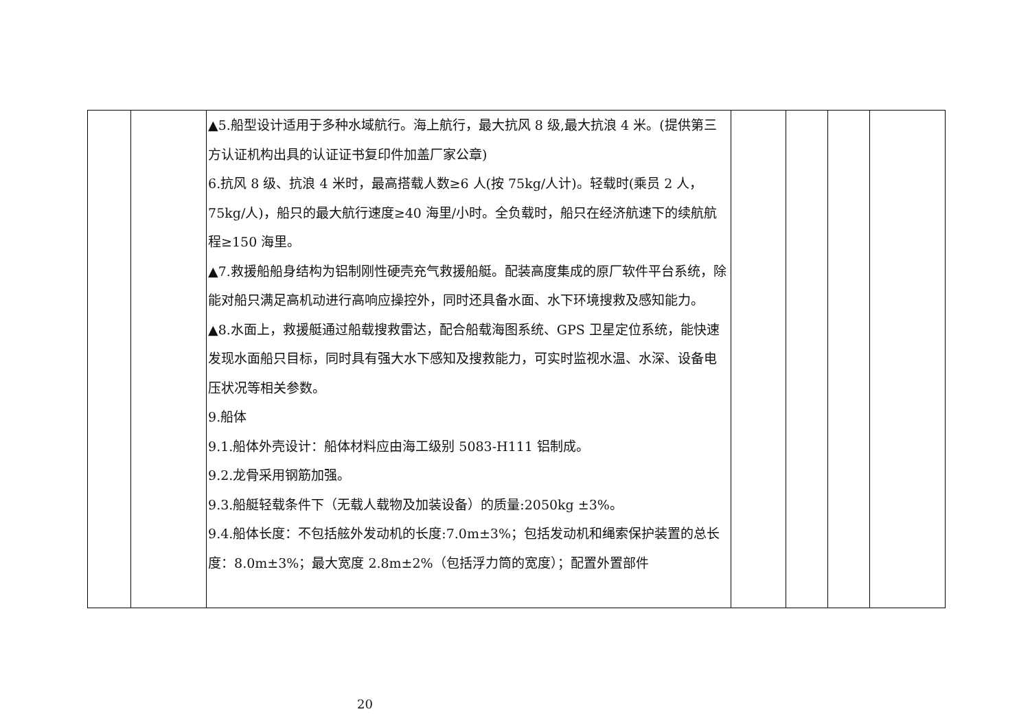| | | ▲5.船型设计适用于多种水域航行。海上航行，最大抗风 8 级,最大抗浪 4 米。(提供第三方认证机构出具的认证证书复印件加盖厂家公章) 6.抗风 8 级、抗浪 4 米时，最高搭载人数≥6 人(按 75kg/人计)。轻载时(乘员 2 人，75kg/人)，船只的最大航行速度≥40 海里/小时。全负载时，船只在经济航速下的续航航程≥150 海里。 ▲7.救援船船身结构为铝制刚性硬壳充气救援船艇。配装高度集成的原厂软件平台系统，除能对船只满足高机动进行高响应操控外，同时还具备水面、水下环境搜救及感知能力。 ▲8.水面上，救援艇通过船载搜救雷达，配合船载海图系统、GPS 卫星定位系统，能快速发现水面船只目标，同时具有强大水下感知及搜救能力，可实时监视水温、水深、设备电压状况等相关参数。 9.船体 9.1.船体外壳设计：船体材料应由海工级别 5083-H111 铝制成。 9.2.龙骨采用钢筋加强。 9.3.船艇轻载条件下（无载人载物及加装设备）的质量:2050kg ±3%。 9.4.船体长度：不包括舷外发动机的长度:7.0m±3%；包括发动机和绳索保护装置的总长度：8.0m±3%；最大宽度 2.8m±2%（包括浮力筒的宽度）；配置外置部件 | | | | |
20